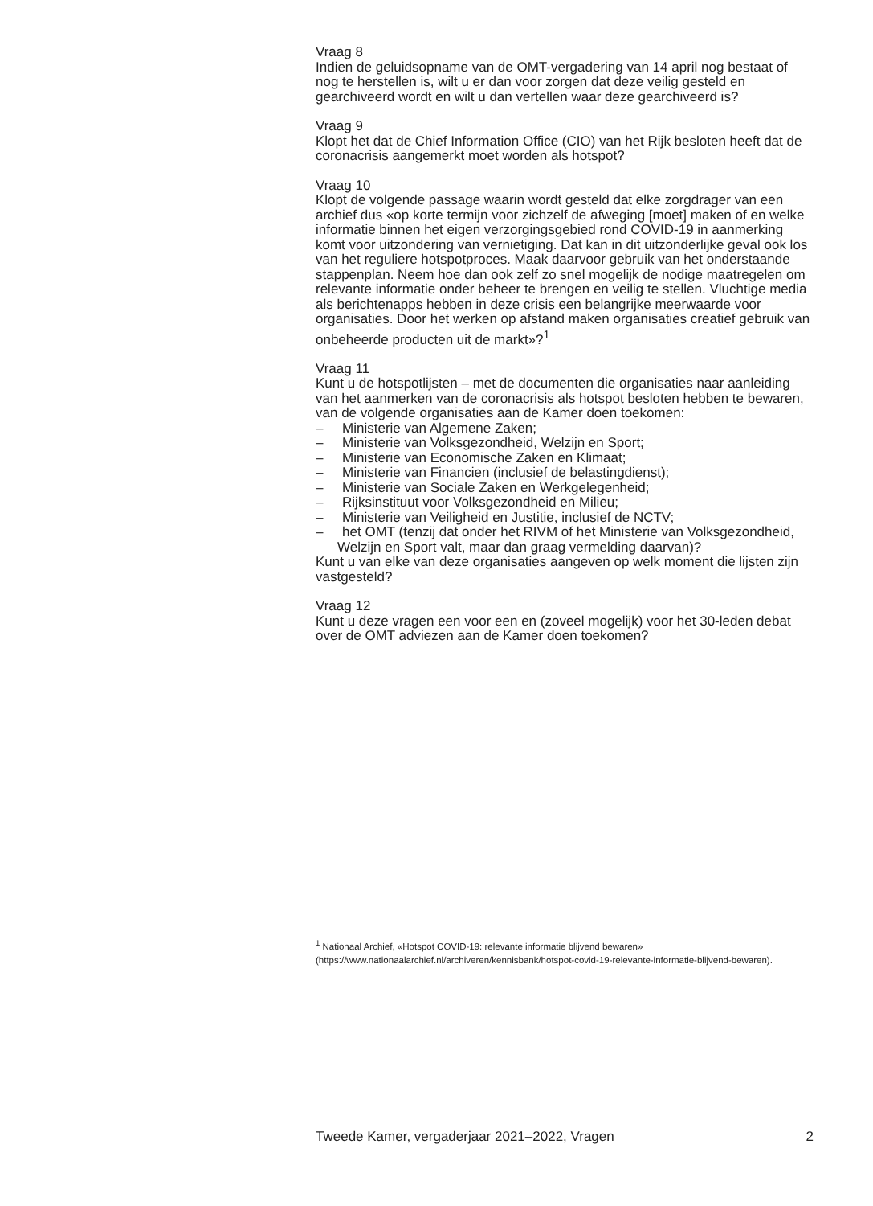Vraag 8
Indien de geluidsopname van de OMT-vergadering van 14 april nog bestaat of nog te herstellen is, wilt u er dan voor zorgen dat deze veilig gesteld en gearchiveerd wordt en wilt u dan vertellen waar deze gearchiveerd is?
Vraag 9
Klopt het dat de Chief Information Office (CIO) van het Rijk besloten heeft dat de coronacrisis aangemerkt moet worden als hotspot?
Vraag 10
Klopt de volgende passage waarin wordt gesteld dat elke zorgdrager van een archief dus «op korte termijn voor zichzelf de afweging [moet] maken of en welke informatie binnen het eigen verzorgingsgebied rond COVID-19 in aanmerking komt voor uitzondering van vernietiging. Dat kan in dit uitzonderlijke geval ook los van het reguliere hotspotproces. Maak daarvoor gebruik van het onderstaande stappenplan. Neem hoe dan ook zelf zo snel mogelijk de nodige maatregelen om relevante informatie onder beheer te brengen en veilig te stellen. Vluchtige media als berichtenapps hebben in deze crisis een belangrijke meerwaarde voor organisaties. Door het werken op afstand maken organisaties creatief gebruik van onbeheerde producten uit de markt»?<sup>1</sup>
Vraag 11
Kunt u de hotspotlijsten – met de documenten die organisaties naar aanleiding van het aanmerken van de coronacrisis als hotspot besloten hebben te bewaren, van de volgende organisaties aan de Kamer doen toekomen:
– Ministerie van Algemene Zaken;
– Ministerie van Volksgezondheid, Welzijn en Sport;
– Ministerie van Economische Zaken en Klimaat;
– Ministerie van Financien (inclusief de belastingdienst);
– Ministerie van Sociale Zaken en Werkgelegenheid;
– Rijksinstituut voor Volksgezondheid en Milieu;
– Ministerie van Veiligheid en Justitie, inclusief de NCTV;
– het OMT (tenzij dat onder het RIVM of het Ministerie van Volksgezondheid, Welzijn en Sport valt, maar dan graag vermelding daarvan)?
Kunt u van elke van deze organisaties aangeven op welk moment die lijsten zijn vastgesteld?
Vraag 12
Kunt u deze vragen een voor een en (zoveel mogelijk) voor het 30-leden debat over de OMT adviezen aan de Kamer doen toekomen?
<sup>1</sup> Nationaal Archief, «Hotspot COVID-19: relevante informatie blijvend bewaren» (https://www.nationaalarchief.nl/archiveren/kennisbank/hotspot-covid-19-relevante-informatie-blijvend-bewaren).
Tweede Kamer, vergaderjaar 2021–2022, Vragen 2